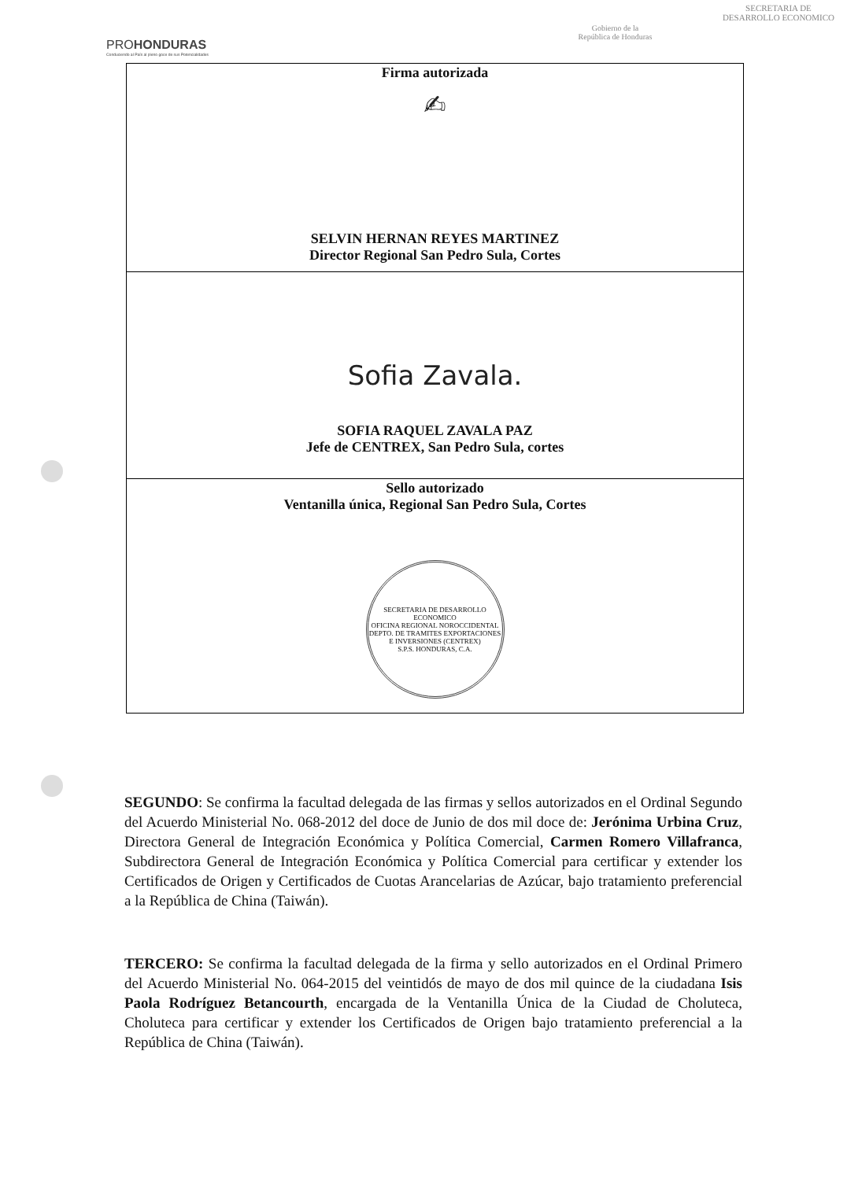PROHONDURAS
Conduciendo al País al pleno goce de sus Potencialidades
Gobierno de la
República de Honduras
SECRETARIA DE
DESARROLLO ECONOMICO
| Firma autorizada ✍ SELVIN HERNAN REYES MARTINEZ Director Regional San Pedro Sula, Cortes |
| Sofia Zavala. SOFIA RAQUEL ZAVALA PAZ Jefe de CENTREX, San Pedro Sula, cortes |
| Sello autorizado Ventanilla única, Regional San Pedro Sula, Cortes SECRETARIA DE DESARROLLO ECONOMICO OFICINA REGIONAL NOROCCIDENTAL DEPTO. DE TRAMITES EXPORTACIONES E INVERSIONES (CENTREX) S.P.S. HONDURAS, C.A. |
SEGUNDO: Se confirma la facultad delegada de las firmas y sellos autorizados en el Ordinal Segundo del Acuerdo Ministerial No. 068-2012 del doce de Junio de dos mil doce de: Jerónima Urbina Cruz, Directora General de Integración Económica y Política Comercial, Carmen Romero Villafranca, Subdirectora General de Integración Económica y Política Comercial para certificar y extender los Certificados de Origen y Certificados de Cuotas Arancelarias de Azúcar, bajo tratamiento preferencial a la República de China (Taiwán).
TERCERO: Se confirma la facultad delegada de la firma y sello autorizados en el Ordinal Primero del Acuerdo Ministerial No. 064-2015 del veintidós de mayo de dos mil quince de la ciudadana Isis Paola Rodríguez Betancourth, encargada de la Ventanilla Única de la Ciudad de Choluteca, Choluteca para certificar y extender los Certificados de Origen bajo tratamiento preferencial a la República de China (Taiwán).